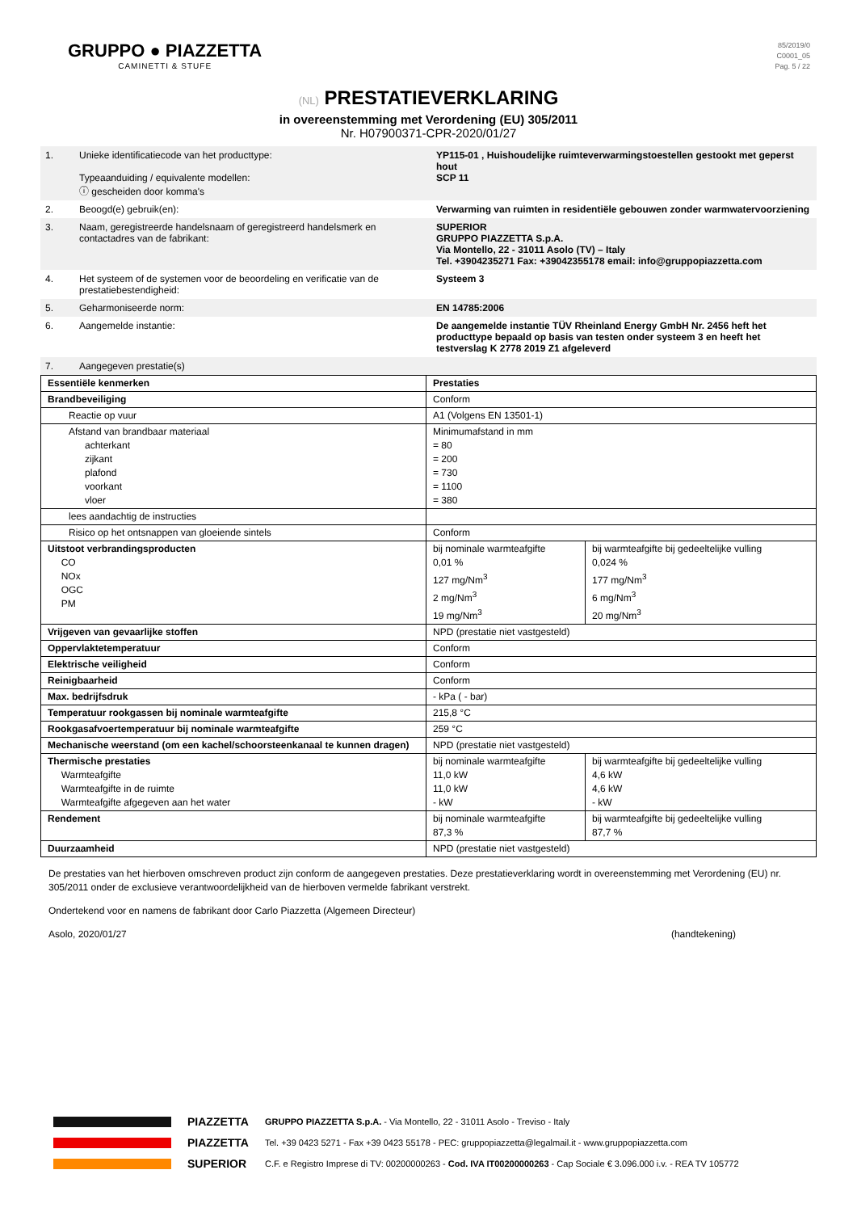GRUPPO ● PIAZZETTA
CAMINETTI & STUFE
85/2019/0
C0001_05
Pag. 5 / 22
(NL) PRESTATIEVERKLARING
in overeenstemming met Verordening (EU) 305/2011
Nr. H07900371-CPR-2020/01/27
| 1. | Unieke identificatiecode van het producttype: Typeaanduiding / equivalente modellen: ⓘ gescheiden door komma's | YP115-01 , Huishoudelijke ruimteverwarmingstoestellen gestookt met geperst hout SCP 11 |
| 2. | Beoogd(e) gebruik(en): | Verwarming van ruimten in residentiële gebouwen zonder warmwatervoorziening |
| 3. | Naam, geregistreerde handelsnaam of geregistreerd handelsmerk en contactadres van de fabrikant: | SUPERIOR GRUPPO PIAZZETTA S.p.A. Via Montello, 22 - 31011 Asolo (TV) – Italy Tel. +3904235271 Fax: +39042355178 email: info@gruppopiazzetta.com |
| 4. | Het systeem of de systemen voor de beoordeling en verificatie van de prestatiebestendigheid: | Systeem 3 |
| 5. | Geharmoniseerde norm: | EN 14785:2006 |
| 6. | Aangemelde instantie: | De aangemelde instantie TÜV Rheinland Energy GmbH Nr. 2456 heft het producttype bepaald op basis van testen onder systeem 3 en heeft het testverslag K 2778 2019 Z1 afgeleverd |
| 7. | Aangegeven prestatie(s) | |
| Essentiële kenmerken | Prestaties | |
| Brandbeveiliging | Conform | |
| Reactie op vuur | A1 (Volgens EN 13501-1) | |
| Afstand van brandbaar materiaal achterkant zijkant plafond voorkant vloer | Minimumafstand in mm = 80 = 200 = 730 = 1100 = 380 | |
| lees aandachtig de instructies | | |
| Risico op het ontsnappen van gloeiende sintels | Conform | |
| Uitstoot verbrandingsproducten CO NOx OGC PM | bij nominale warmteafgifte 0,01 % 127 mg/Nm<sup>3</sup> 2 mg/Nm<sup>3</sup> 19 mg/Nm<sup>3</sup> | bij warmteafgifte bij gedeeltelijke vulling 0,024 % 177 mg/Nm<sup>3</sup> 6 mg/Nm<sup>3</sup> 20 mg/Nm<sup>3</sup> |
| Vrijgeven van gevaarlijke stoffen | NPD (prestatie niet vastgesteld) | |
| Oppervlaktetemperatuur | Conform | |
| Elektrische veiligheid | Conform | |
| Reinigbaarheid | Conform | |
| Max. bedrijfsdruk | - kPa ( - bar) | |
| Temperatuur rookgassen bij nominale warmteafgifte | 215,8 °C | |
| Rookgasafvoertemperatuur bij nominale warmteafgifte | 259 °C | |
| Mechanische weerstand (om een kachel/schoorsteenkanaal te kunnen dragen) | NPD (prestatie niet vastgesteld) | |
| Thermische prestaties Warmteafgifte Warmteafgifte in de ruimte Warmteafgifte afgegeven aan het water | bij nominale warmteafgifte 11,0 kW 11,0 kW - kW | bij warmteafgifte bij gedeeltelijke vulling 4,6 kW 4,6 kW - kW |
| Rendement | bij nominale warmteafgifte 87,3 % | bij warmteafgifte bij gedeeltelijke vulling 87,7 % |
| Duurzaamheid | NPD (prestatie niet vastgesteld) | |
De prestaties van het hierboven omschreven product zijn conform de aangegeven prestaties. Deze prestatieverklaring wordt in overeenstemming met Verordening (EU) nr. 305/2011 onder de exclusieve verantwoordelijkheid van de hierboven vermelde fabrikant verstrekt.
Ondertekend voor en namens de fabrikant door Carlo Piazzetta (Algemeen Directeur)
Asolo, 2020/01/27 (handtekening)
PIAZZETTA
PIAZZETTA
SUPERIOR
GRUPPO PIAZZETTA S.p.A. - Via Montello, 22 - 31011 Asolo - Treviso - Italy
Tel. +39 0423 5271 - Fax +39 0423 55178 - PEC: gruppopiazzetta@legalmail.it - www.gruppopiazzetta.com
C.F. e Registro Imprese di TV: 00200000263 - Cod. IVA IT00200000263 - Cap Sociale € 3.096.000 i.v. - REA TV 105772